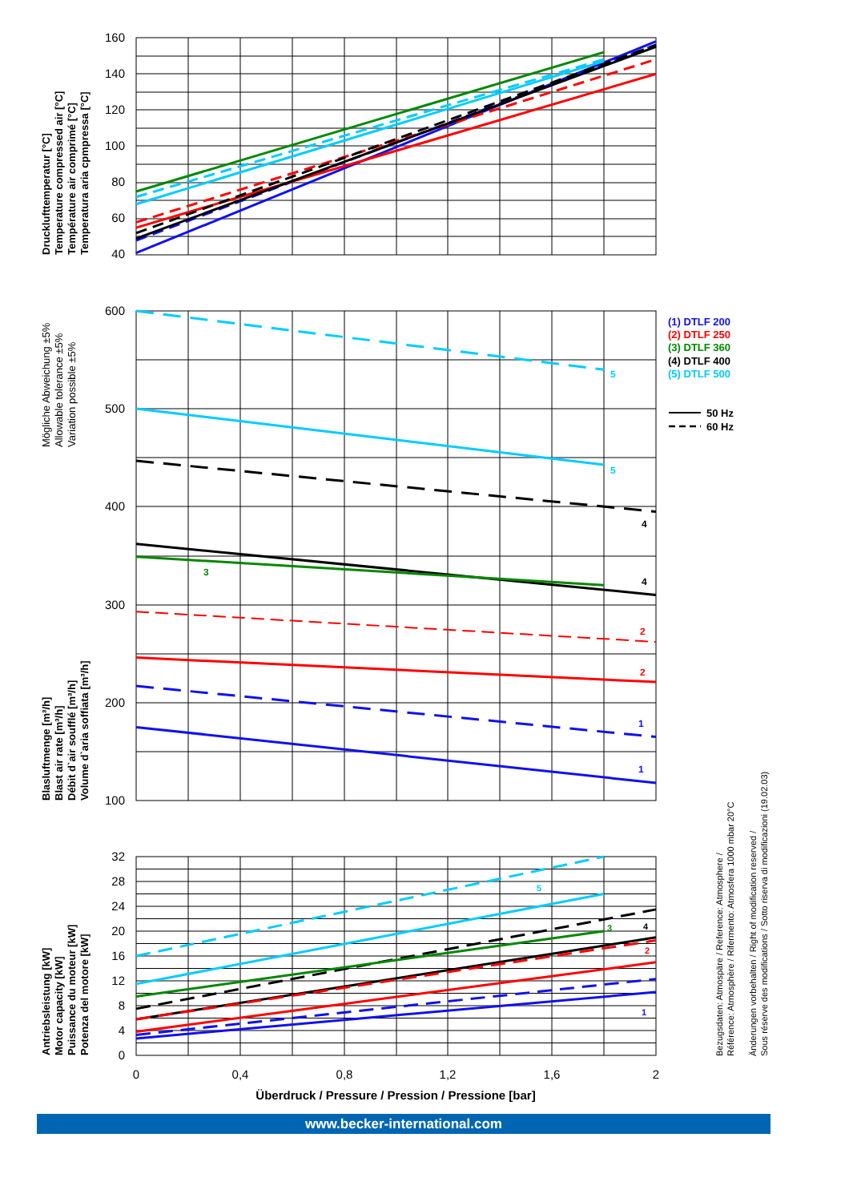160
140
120
100
80
60
40
Drucklufttemperatur [°C]
Temperature compressed air [°C]
Température air comprimé [°C]
Temperatura aria cpmpressa [°C]
600
500
400
300
200
100
5
5
4
4
3
2
2
1
1
(1) DTLF 200
(2) DTLF 250
(3) DTLF 360
(4) DTLF 400
(5) DTLF 500
50 Hz
60 Hz
Mögliche Abweichung ±5%
Allowable tolerance ±5%
Variation possible ±5%
Blasluftmenge [m³/h]
Blast air rate [m³/h]
Débit d`air soufflé [m³/h]
Volume d`aria soffiata [m³/h]
32
28
24
20
16
12
8
4
0
5
3
4
2
1
0
0,4
0,8
1,2
1,6
2
Überdruck / Pressure / Pression / Pressione [bar]
Antriebsleistung [kW]
Motor capacity [kW]
Puissance du moteur [kW]
Potenza del motore [kW]
Bezugsdaten: Atmospäre / Reference: Atmosphere /
Référence: Atmosphère / Rifermento: Atmosfera 1000 mbar 20°C
Änderungen vorbehalten / Right of modification reserved /
Sous réserve des modifications / Sotto riserva di modificazioni (19.02.03)
www.becker-international.com